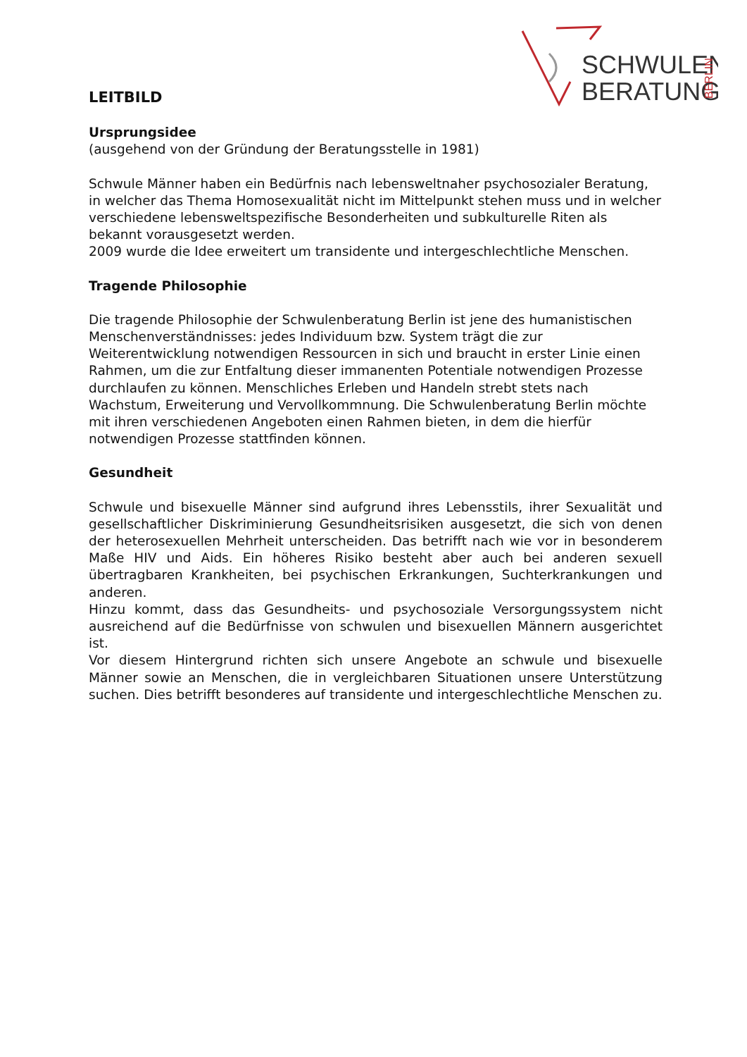SCHWULEN
BERATUNG
BERLIN
LEITBILD
Ursprungsidee
(ausgehend von der Gründung der Beratungsstelle in 1981)
Schwule Männer haben ein Bedürfnis nach lebensweltnaher psychosozialer Beratung, in welcher das Thema Homosexualität nicht im Mittelpunkt stehen muss und in welcher verschiedene lebensweltspezifische Besonderheiten und subkulturelle Riten als bekannt vorausgesetzt werden.
2009 wurde die Idee erweitert um transidente und intergeschlechtliche Menschen.
Tragende Philosophie
Die tragende Philosophie der Schwulenberatung Berlin ist jene des humanistischen Menschenverständnisses: jedes Individuum bzw. System trägt die zur Weiterentwicklung notwendigen Ressourcen in sich und braucht in erster Linie einen Rahmen, um die zur Entfaltung dieser immanenten Potentiale notwendigen Prozesse durchlaufen zu können. Menschliches Erleben und Handeln strebt stets nach Wachstum, Erweiterung und Vervollkommnung. Die Schwulenberatung Berlin möchte mit ihren verschiedenen Angeboten einen Rahmen bieten, in dem die hierfür notwendigen Prozesse stattfinden können.
Gesundheit
Schwule und bisexuelle Männer sind aufgrund ihres Lebensstils, ihrer Sexualität und gesellschaftlicher Diskriminierung Gesundheitsrisiken ausgesetzt, die sich von denen der heterosexuellen Mehrheit unterscheiden. Das betrifft nach wie vor in besonderem Maße HIV und Aids. Ein höheres Risiko besteht aber auch bei anderen sexuell übertragbaren Krankheiten, bei psychischen Erkrankungen, Suchterkrankungen und anderen.
Hinzu kommt, dass das Gesundheits- und psychosoziale Versorgungssystem nicht ausreichend auf die Bedürfnisse von schwulen und bisexuellen Männern ausgerichtet ist.
Vor diesem Hintergrund richten sich unsere Angebote an schwule und bisexuelle Männer sowie an Menschen, die in vergleichbaren Situationen unsere Unterstützung suchen. Dies betrifft besonderes auf transidente und intergeschlechtliche Menschen zu.